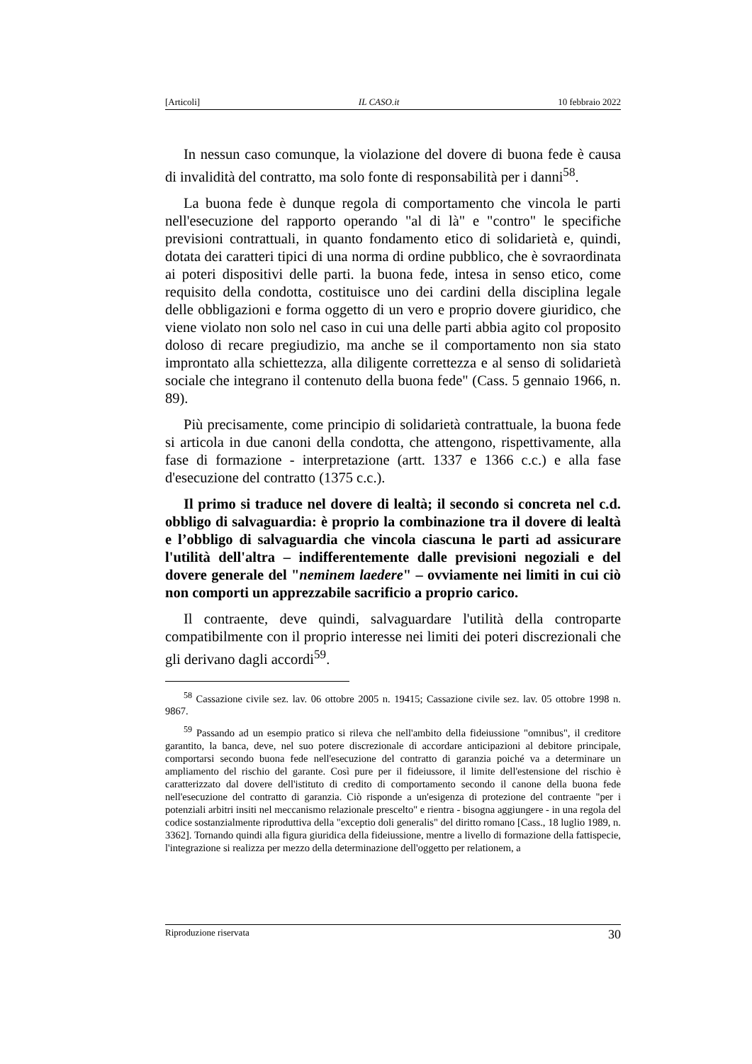[Articoli] IL CASO.it 10 febbraio 2022
In nessun caso comunque, la violazione del dovere di buona fede è causa di invalidità del contratto, ma solo fonte di responsabilità per i danni<sup>58</sup>.
La buona fede è dunque regola di comportamento che vincola le parti nell'esecuzione del rapporto operando "al di là" e "contro" le specifiche previsioni contrattuali, in quanto fondamento etico di solidarietà e, quindi, dotata dei caratteri tipici di una norma di ordine pubblico, che è sovraordinata ai poteri dispositivi delle parti. la buona fede, intesa in senso etico, come requisito della condotta, costituisce uno dei cardini della disciplina legale delle obbligazioni e forma oggetto di un vero e proprio dovere giuridico, che viene violato non solo nel caso in cui una delle parti abbia agito col proposito doloso di recare pregiudizio, ma anche se il comportamento non sia stato improntato alla schiettezza, alla diligente correttezza e al senso di solidarietà sociale che integrano il contenuto della buona fede" (Cass. 5 gennaio 1966, n. 89).
Più precisamente, come principio di solidarietà contrattuale, la buona fede si articola in due canoni della condotta, che attengono, rispettivamente, alla fase di formazione - interpretazione (artt. 1337 e 1366 c.c.) e alla fase d'esecuzione del contratto (1375 c.c.).
Il primo si traduce nel dovere di lealtà; il secondo si concreta nel c.d. obbligo di salvaguardia: è proprio la combinazione tra il dovere di lealtà e l’obbligo di salvaguardia che vincola ciascuna le parti ad assicurare l'utilità dell'altra – indifferentemente dalle previsioni negoziali e del dovere generale del "neminem laedere" – ovviamente nei limiti in cui ciò non comporti un apprezzabile sacrificio a proprio carico.
Il contraente, deve quindi, salvaguardare l'utilità della controparte compatibilmente con il proprio interesse nei limiti dei poteri discrezionali che gli derivano dagli accordi<sup>59</sup>.
<sup>58</sup> Cassazione civile sez. lav. 06 ottobre 2005 n. 19415; Cassazione civile sez. lav. 05 ottobre 1998 n. 9867.
<sup>59</sup> Passando ad un esempio pratico si rileva che nell'ambito della fideiussione "omnibus", il creditore garantito, la banca, deve, nel suo potere discrezionale di accordare anticipazioni al debitore principale, comportarsi secondo buona fede nell'esecuzione del contratto di garanzia poiché va a determinare un ampliamento del rischio del garante. Così pure per il fideiussore, il limite dell'estensione del rischio è caratterizzato dal dovere dell'istituto di credito di comportamento secondo il canone della buona fede nell'esecuzione del contratto di garanzia. Ciò risponde a un'esigenza di protezione del contraente "per i potenziali arbitri insiti nel meccanismo relazionale prescelto" e rientra - bisogna aggiungere - in una regola del codice sostanzialmente riproduttiva della "exceptio doli generalis" del diritto romano [Cass., 18 luglio 1989, n. 3362]. Tornando quindi alla figura giuridica della fideiussione, mentre a livello di formazione della fattispecie, l'integrazione si realizza per mezzo della determinazione dell'oggetto per relationem, a
Riproduzione riservata 30